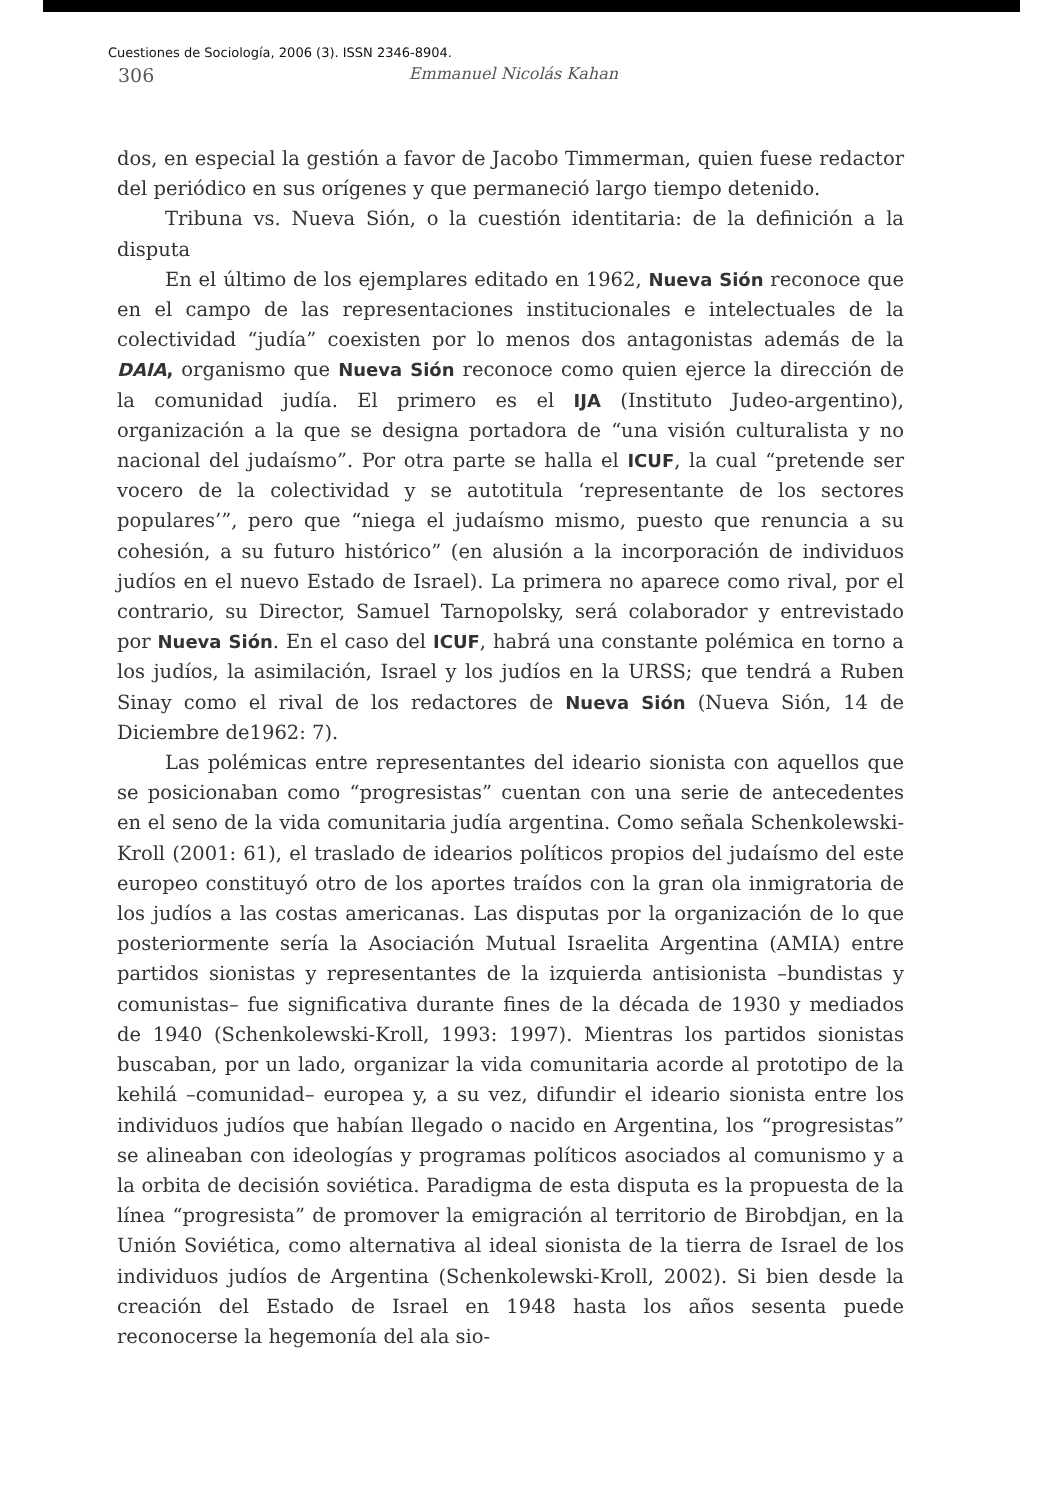Cuestiones de Sociología, 2006 (3). ISSN 2346-8904.
306 Emmanuel Nicolás Kahan
dos, en especial la gestión a favor de Jacobo Timmerman, quien fuese redactor del periódico en sus orígenes y que permaneció largo tiempo detenido.
Tribuna vs. Nueva Sión, o la cuestión identitaria: de la definición a la disputa
En el último de los ejemplares editado en 1962, Nueva Sión reconoce que en el campo de las representaciones institucionales e intelectuales de la colectividad “judía” coexisten por lo menos dos antagonistas además de la DAIA, organismo que Nueva Sión reconoce como quien ejerce la dirección de la comunidad judía. El primero es el IJA (Instituto Judeo-argentino), organización a la que se designa portadora de “una visión culturalista y no nacional del judaísmo”. Por otra parte se halla el ICUF, la cual “pretende ser vocero de la colectividad y se autotitula ‘representante de los sectores populares’”, pero que “niega el judaísmo mismo, puesto que renuncia a su cohesión, a su futuro histórico” (en alusión a la incorporación de individuos judíos en el nuevo Estado de Israel). La primera no aparece como rival, por el contrario, su Director, Samuel Tarnopolsky, será colaborador y entrevistado por Nueva Sión. En el caso del ICUF, habrá una constante polémica en torno a los judíos, la asimilación, Israel y los judíos en la URSS; que tendrá a Ruben Sinay como el rival de los redactores de Nueva Sión (Nueva Sión, 14 de Diciembre de1962: 7).
Las polémicas entre representantes del ideario sionista con aquellos que se posicionaban como “progresistas” cuentan con una serie de antecedentes en el seno de la vida comunitaria judía argentina. Como señala Schenkolewski-Kroll (2001: 61), el traslado de idearios políticos propios del judaísmo del este europeo constituyó otro de los aportes traídos con la gran ola inmigratoria de los judíos a las costas americanas. Las disputas por la organización de lo que posteriormente sería la Asociación Mutual Israelita Argentina (AMIA) entre partidos sionistas y representantes de la izquierda antisionista –bundistas y comunistas– fue significativa durante fines de la década de 1930 y mediados de 1940 (Schenkolewski-Kroll, 1993: 1997). Mientras los partidos sionistas buscaban, por un lado, organizar la vida comunitaria acorde al prototipo de la kehilá –comunidad– europea y, a su vez, difundir el ideario sionista entre los individuos judíos que habían llegado o nacido en Argentina, los “progresistas” se alineaban con ideologías y programas políticos asociados al comunismo y a la orbita de decisión soviética. Paradigma de esta disputa es la propuesta de la línea “progresista” de promover la emigración al territorio de Birobdjan, en la Unión Soviética, como alternativa al ideal sionista de la tierra de Israel de los individuos judíos de Argentina (Schenkolewski-Kroll, 2002). Si bien desde la creación del Estado de Israel en 1948 hasta los años sesenta puede reconocerse la hegemonía del ala sio-